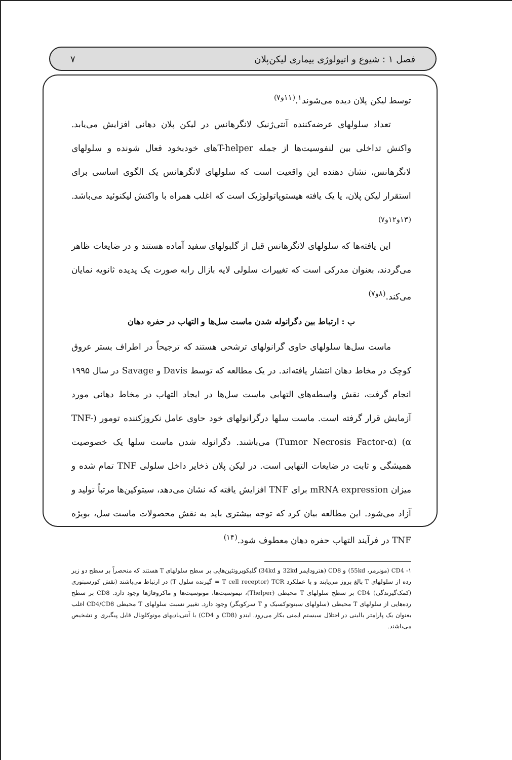فصل ۱ : شیوع و اتیولوژی بیماری لیکن‌پلان ۷
توسط لیکن پلان دیده می‌شوند<sup>۱</sup>.<sup>(۱۱و۷)</sup>
تعداد سلولهای عرضه‌کننده آنتی‌ژنیک لانگرهانس در لیکن پلان دهانی افزایش می‌یابد. واکنش تداخلی بین لنفوسیت‌ها از جمله T-helperهای خودبخود فعال شونده و سلولهای لانگرهانس، نشان دهنده این واقعیت است که سلولهای لانگرهانس یک الگوی اساسی برای استقرار لیکن پلان، یا یک یافته هیستوپاتولوژیک است که اغلب همراه با واکنش لیکنوئید می‌باشد.<sup>(۱۳و۱۲و۷)</sup>
این یافته‌ها که سلولهای لانگرهانس قبل از گلبولهای سفید آماده هستند و در ضایعات ظاهر می‌گردند، بعنوان مدرکی است که تغییرات سلولی لایه بازال رابه صورت یک پدیده ثانویه نمایان می‌کند.<sup>(۸و۷)</sup>
ب : ارتباط بین دگرانوله شدن ماست سل‌ها و التهاب در حفره دهان
ماست سل‌ها سلولهای حاوی گرانولهای ترشحی هستند که ترجیحاً در اطراف بستر عروق کوچک در مخاط دهان انتشار یافته‌اند. در یک مطالعه که توسط Davis و Savage در سال ۱۹۹۵ انجام گرفت، نقش واسطه‌های التهابی ماست سل‌ها در ایجاد التهاب در مخاط دهانی مورد آزمایش قرار گرفته است. ماست سلها درگرانولهای خود حاوی عامل نکروزکننده تومور (TNF-α) (Tumor Necrosis Factor-α) می‌باشند. دگرانوله شدن ماست سلها یک خصوصیت همیشگی و ثابت در ضایعات التهابی است. در لیکن پلان ذخایر داخل سلولی TNF تمام شده و میزان mRNA expression برای TNF افزایش یافته که نشان می‌دهد، سیتوکین‌ها مرتباً تولید و آزاد می‌شود. این مطالعه بیان کرد که توجه بیشتری باید به نقش محصولات ماست سل، بویژه TNF در فرآیند التهاب حفره دهان معطوف شود.<sup>(۱۴)</sup>
۱- CD4 (مونرمر، 55kd) و CD8 (هترودایمر 32kd و 34kd) گلیکوپروتئین‌هایی بر سطح سلولهای T هستند که منحصراً بر سطح دو زیر رده از سلولهای T بالغ بروز می‌یابند و با عملکرد TCR (T cell receptor = گیرنده سلول T) در ارتباط می‌باشند (نقش کورسپتوری (کمک‌گیرندگی) CD4 بر سطح سلولهای T محیطی (Thelper)، تیموسیت‌ها، مونوسیت‌ها و ماکروفاژها وجود دارد. CD8 بر سطح رده‌هایی از سلولهای T محیطی (سلولهای سیتوتوکسیک و T سرکوبگر) وجود دارد. تغییر نسبت سلولهای T محیطی CD4/CD8 اغلب بعنوان یک پارامتر بالینی در اختلال سیستم ایمنی بکار می‌رود. ایندو (CD8 و CD4) با آنتی‌بادیهای مونوکلونال قابل پیگیری و تشخیص می‌باشند.